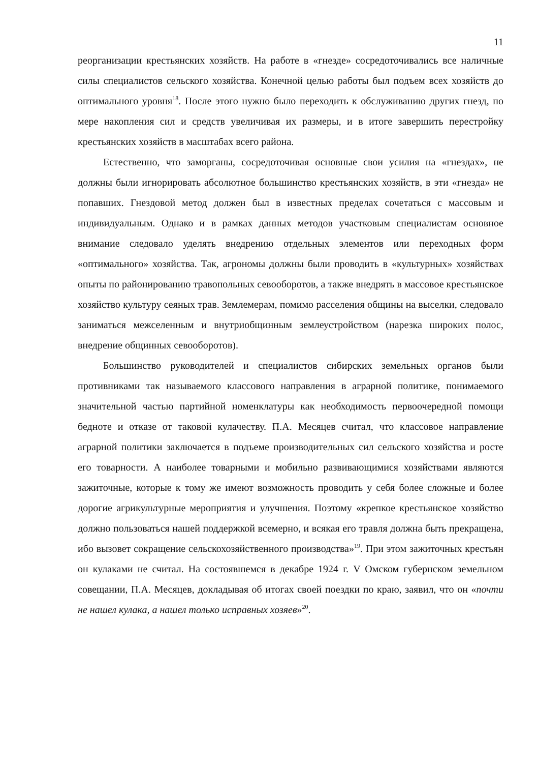11
реорганизации крестьянских хозяйств. На работе в «гнезде» сосредоточивались все наличные силы специалистов сельского хозяйства. Конечной целью работы был подъем всех хозяйств до оптимального уровня<sup>18</sup>. После этого нужно было переходить к обслуживанию других гнезд, по мере накопления сил и средств увеличивая их размеры, и в итоге завершить перестройку крестьянских хозяйств в масштабах всего района.
Естественно, что заморганы, сосредоточивая основные свои усилия на «гнездах», не должны были игнорировать абсолютное большинство крестьянских хозяйств, в эти «гнезда» не попавших. Гнездовой метод должен был в известных пределах сочетаться с массовым и индивидуальным. Однако и в рамках данных методов участковым специалистам основное внимание следовало уделять внедрению отдельных элементов или переходных форм «оптимального» хозяйства. Так, агрономы должны были проводить в «культурных» хозяйствах опыты по районированию травопольных севооборотов, а также внедрять в массовое крестьянское хозяйство культуру сеяных трав. Землемерам, помимо расселения общины на выселки, следовало заниматься межселенным и внутриобщинным землеустройством (нарезка широких полос, внедрение общинных севооборотов).
Большинство руководителей и специалистов сибирских земельных органов были противниками так называемого классового направления в аграрной политике, понимаемого значительной частью партийной номенклатуры как необходимость первоочередной помощи бедноте и отказе от таковой кулачеству. П.А. Месяцев считал, что классовое направление аграрной политики заключается в подъеме производительных сил сельского хозяйства и росте его товарности. А наиболее товарными и мобильно развивающимися хозяйствами являются зажиточные, которые к тому же имеют возможность проводить у себя более сложные и более дорогие агрикультурные мероприятия и улучшения. Поэтому «крепкое крестьянское хозяйство должно пользоваться нашей поддержкой всемерно, и всякая его травля должна быть прекращена, ибо вызовет сокращение сельскохозяйственного производства»<sup>19</sup>. При этом зажиточных крестьян он кулаками не считал. На состоявшемся в декабре 1924 г. V Омском губернском земельном совещании, П.А. Месяцев, докладывая об итогах своей поездки по краю, заявил, что он «почти не нашел кулака, а нашел только исправных хозяев»<sup>20</sup>.